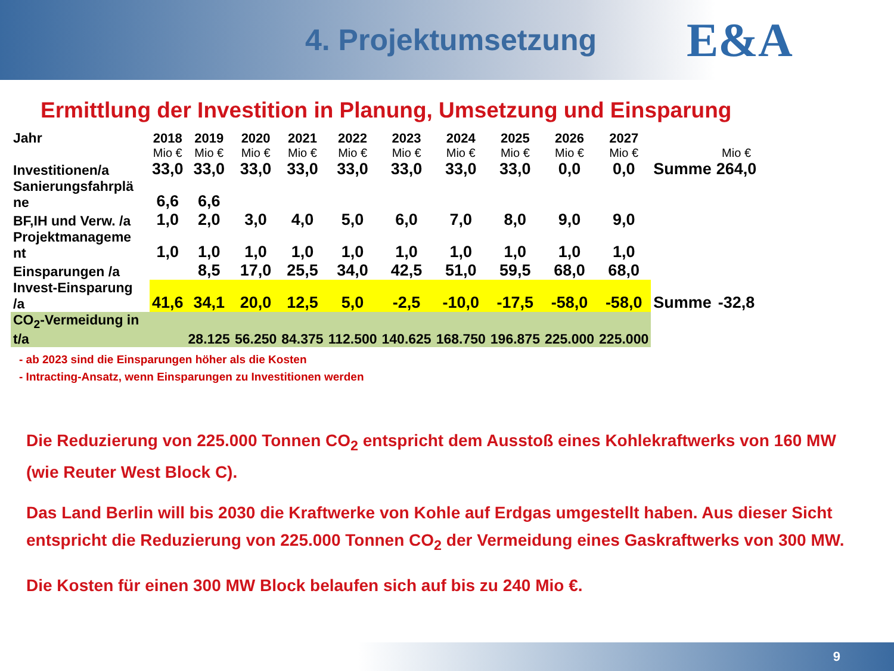4. Projektumsetzung
E&A
Ermittlung der Investition in Planung, Umsetzung und Einsparung
| Jahr | 2018 | 2019 | 2020 | 2021 | 2022 | 2023 | 2024 | 2025 | 2026 | 2027 | | |
| | Mio € | Mio € | Mio € | Mio € | Mio € | Mio € | Mio € | Mio € | Mio € | Mio € | | Mio € |
| Investitionen/a | 33,0 | 33,0 | 33,0 | 33,0 | 33,0 | 33,0 | 33,0 | 33,0 | 0,0 | 0,0 | Summe | 264,0 |
| Sanierungsfahrplä ne | 6,6 | 6,6 | | | | | | | | | | |
| BF,IH und Verw. /a | 1,0 | 2,0 | 3,0 | 4,0 | 5,0 | 6,0 | 7,0 | 8,0 | 9,0 | 9,0 | | |
| Projektmanageme nt | 1,0 | 1,0 | 1,0 | 1,0 | 1,0 | 1,0 | 1,0 | 1,0 | 1,0 | 1,0 | | |
| Einsparungen /a | | 8,5 | 17,0 | 25,5 | 34,0 | 42,5 | 51,0 | 59,5 | 68,0 | 68,0 | | |
| Invest-Einsparung /a | 41,6 | 34,1 | 20,0 | 12,5 | 5,0 | -2,5 | -10,0 | -17,5 | -58,0 | -58,0 | Summe | -32,8 |
| CO<sub>2</sub>-Vermeidung in t/a | | 28.125 | 56.250 | 84.375 | 112.500 | 140.625 | 168.750 | 196.875 | 225.000 | 225.000 | | |
- ab 2023 sind die Einsparungen höher als die Kosten
- Intracting-Ansatz, wenn Einsparungen zu Investitionen werden
Die Reduzierung von 225.000 Tonnen CO<sub>2</sub> entspricht dem Ausstoß eines Kohlekraftwerks von 160 MW (wie Reuter West Block C).
Das Land Berlin will bis 2030 die Kraftwerke von Kohle auf Erdgas umgestellt haben. Aus dieser Sicht entspricht die Reduzierung von 225.000 Tonnen CO<sub>2</sub> der Vermeidung eines Gaskraftwerks von 300 MW.
Die Kosten für einen 300 MW Block belaufen sich auf bis zu 240 Mio €.
9